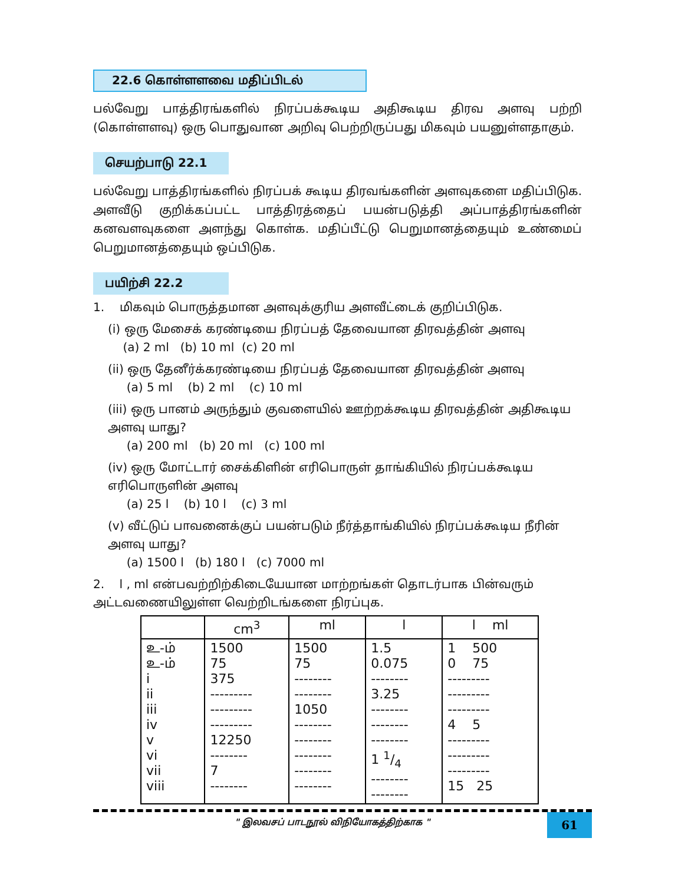22.6 கொள்ளளவை மதிப்பிடல்
பல்வேறு பாத்திரங்களில் நிரப்பக்கூடிய அதிகூடிய திரவ அளவு பற்றி (கொள்ளளவு) ஒரு பொதுவான அறிவு பெற்றிருப்பது மிகவும் பயனுள்ளதாகும்.
செயற்பாடு 22.1
பல்வேறு பாத்திரங்களில் நிரப்பக் கூடிய திரவங்களின் அளவுகளை மதிப்பிடுக. அளவீடு குறிக்கப்பட்ட பாத்திரத்தைப் பயன்படுத்தி அப்பாத்திரங்களின் கனவளவுகளை அளந்து கொள்க. மதிப்பீட்டு பெறுமானத்தையும் உண்மைப் பெறுமானத்தையும் ஒப்பிடுக.
பயிற்சி 22.2
1. மிகவும் பொருத்தமான அளவுக்குரிய அளவீட்டைக் குறிப்பிடுக.
(i) ஒரு மேசைக் கரண்டியை நிரப்பத் தேவையான திரவத்தின் அளவு
(a) 2 ml (b) 10 ml (c) 20 ml
(ii) ஒரு தேனீர்க்கரண்டியை நிரப்பத் தேவையான திரவத்தின் அளவு
(a) 5 ml (b) 2 ml (c) 10 ml
(iii) ஒரு பானம் அருந்தும் குவளையில் ஊற்றக்கூடிய திரவத்தின் அதிகூடிய அளவு யாது?
(a) 200 ml (b) 20 ml (c) 100 ml
(iv) ஒரு மோட்டார் சைக்கிளின் எரிபொருள் தாங்கியில் நிரப்பக்கூடிய எரிபொருளின் அளவு
(a) 25 l (b) 10 l (c) 3 ml
(v) வீட்டுப் பாவனைக்குப் பயன்படும் நீர்த்தாங்கியில் நிரப்பக்கூடிய நீரின் அளவு யாது?
(a) 1500 l (b) 180 l (c) 7000 ml
2. l , ml என்பவற்றிற்கிடையேயான மாற்றங்கள் தொடர்பாக பின்வரும் அட்டவணையிலுள்ள வெற்றிடங்களை நிரப்புக.
| | cm<sup>3</sup> | ml | l | l ml |
| --- | --- | --- | --- | --- |
| உ-ம் உ-ம் i ii iii iv v vi vii viii | 1500 75 375 --------- --------- --------- 12250 -------- 7 -------- | 1500 75 -------- -------- 1050 -------- -------- -------- -------- -------- | 1.5 0.075 -------- 3.25 -------- -------- -------- 1 1/4 -------- -------- | 1 500 0 75 --------- --------- --------- 4 5 --------- --------- --------- 15 25 |
" இலவசப் பாடநூல் விநியோகத்திற்காக "
61